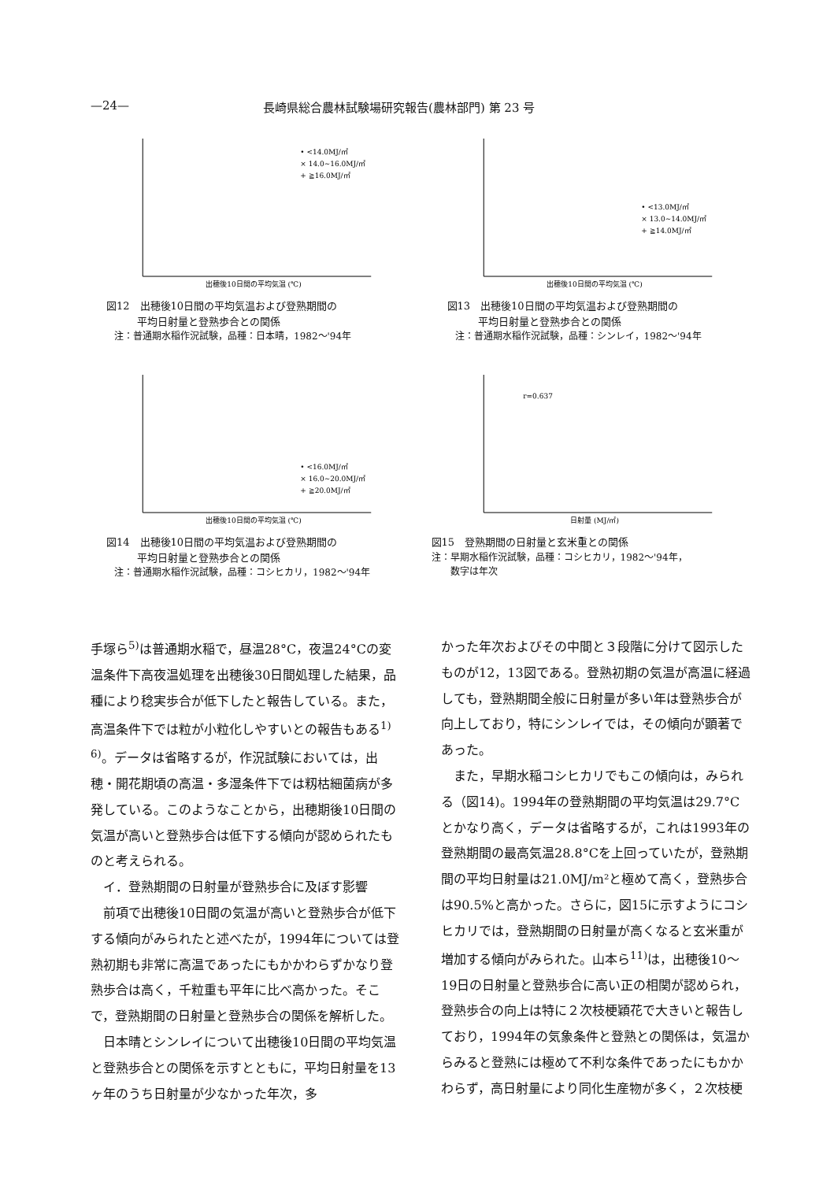—24— 長崎県総合農林試験場研究報告(農林部門) 第 23 号
• <14.0MJ/㎡
× 14.0~16.0MJ/㎡
+ ≧16.0MJ/㎡
出穂後10日間の平均気温 (℃)
図12　出穂後10日間の平均気温および登熟期間の
　　　平均日射量と登熟歩合との関係
注：普通期水稲作況試験，品種：日本晴，1982～'94年
• <13.0MJ/㎡
× 13.0~14.0MJ/㎡
+ ≧14.0MJ/㎡
出穂後10日間の平均気温 (℃)
図13　出穂後10日間の平均気温および登熟期間の
　　　平均日射量と登熟歩合との関係
注：普通期水稲作況試験，品種：シンレイ，1982～'94年
• <16.0MJ/㎡
× 16.0~20.0MJ/㎡
+ ≧20.0MJ/㎡
出穂後10日間の平均気温 (℃)
図14　出穂後10日間の平均気温および登熟期間の
　　　平均日射量と登熟歩合との関係
注：普通期水稲作況試験，品種：コシヒカリ，1982～'94年
r=0.637
日射量 (MJ/㎡)
図15　登熟期間の日射量と玄米重との関係
注：早期水稲作況試験，品種：コシヒカリ，1982～'94年，
　　数字は年次
手塚ら<sup>5)</sup>は普通期水稲で，昼温28°C，夜温24°Cの変温条件下高夜温処理を出穂後30日間処理した結果，品種により稔実歩合が低下したと報告している。また，高温条件下では粒が小粒化しやすいとの報告もある<sup>1) 6)</sup>。データは省略するが，作況試験においては，出穂・開花期頃の高温・多湿条件下では籾枯細菌病が多発している。このようなことから，出穂期後10日間の気温が高いと登熟歩合は低下する傾向が認められたものと考えられる。
イ．登熟期間の日射量が登熟歩合に及ぼす影響
前項で出穂後10日間の気温が高いと登熟歩合が低下する傾向がみられたと述べたが，1994年については登熟初期も非常に高温であったにもかかわらずかなり登熟歩合は高く，千粒重も平年に比べ高かった。そこで，登熟期間の日射量と登熟歩合の関係を解析した。
日本晴とシンレイについて出穂後10日間の平均気温と登熟歩合との関係を示すとともに，平均日射量を13ヶ年のうち日射量が少なかった年次，多
かった年次およびその中間と３段階に分けて図示したものが12，13図である。登熟初期の気温が高温に経過しても，登熟期間全般に日射量が多い年は登熟歩合が向上しており，特にシンレイでは，その傾向が顕著であった。
また，早期水稲コシヒカリでもこの傾向は，みられる（図14)。1994年の登熟期間の平均気温は29.7°Cとかなり高く，データは省略するが，これは1993年の登熟期間の最高気温28.8°Cを上回っていたが，登熟期間の平均日射量は21.0MJ/m²と極めて高く，登熟歩合は90.5%と高かった。さらに，図15に示すようにコシヒカリでは，登熟期間の日射量が高くなると玄米重が増加する傾向がみられた。山本ら<sup>11)</sup>は，出穂後10～19日の日射量と登熟歩合に高い正の相関が認められ，登熟歩合の向上は特に２次枝梗穎花で大きいと報告しており，1994年の気象条件と登熟との関係は，気温からみると登熟には極めて不利な条件であったにもかかわらず，高日射量により同化生産物が多く，２次枝梗